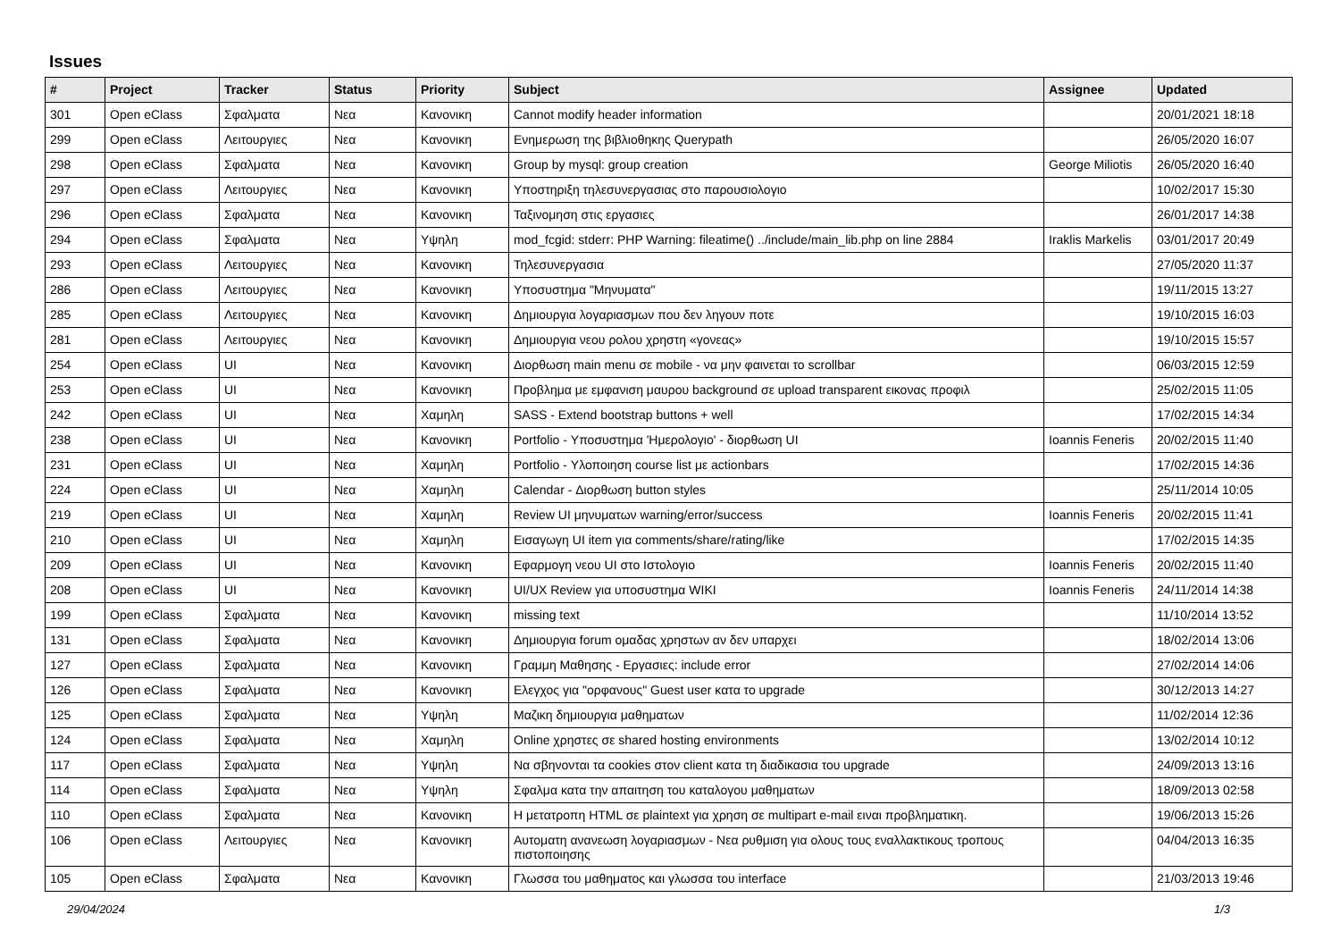Issues
| # | Project | Tracker | Status | Priority | Subject | Assignee | Updated |
| --- | --- | --- | --- | --- | --- | --- | --- |
| 301 | Open eClass | Σφαλματα | Νεα | Κανονικη | Cannot modify header information | | 20/01/2021 18:18 |
| 299 | Open eClass | Λειτουργιες | Νεα | Κανονικη | Ενημερωση της βιβλιοθηκης Querypath | | 26/05/2020 16:07 |
| 298 | Open eClass | Σφαλματα | Νεα | Κανονικη | Group by mysql: group creation | George Miliotis | 26/05/2020 16:40 |
| 297 | Open eClass | Λειτουργιες | Νεα | Κανονικη | Υποστηριξη τηλεσυνεργασιας στο παρουσιολογιο | | 10/02/2017 15:30 |
| 296 | Open eClass | Σφαλματα | Νεα | Κανονικη | Ταξινομηση στις εργασιες | | 26/01/2017 14:38 |
| 294 | Open eClass | Σφαλματα | Νεα | Υψηλη | mod_fcgid: stderr: PHP Warning: fileatime() ../include/main_lib.php on line 2884 | Iraklis Markelis | 03/01/2017 20:49 |
| 293 | Open eClass | Λειτουργιες | Νεα | Κανονικη | Τηλεσυνεργασια | | 27/05/2020 11:37 |
| 286 | Open eClass | Λειτουργιες | Νεα | Κανονικη | Υποσυστημα "Μηνυματα" | | 19/11/2015 13:27 |
| 285 | Open eClass | Λειτουργιες | Νεα | Κανονικη | Δημιουργια λογαριασμων που δεν ληγουν ποτε | | 19/10/2015 16:03 |
| 281 | Open eClass | Λειτουργιες | Νεα | Κανονικη | Δημιουργια νεου ρολου χρηστη «γονεας» | | 19/10/2015 15:57 |
| 254 | Open eClass | UI | Νεα | Κανονικη | Διορθωση main menu σε mobile - να μην φαινεται το scrollbar | | 06/03/2015 12:59 |
| 253 | Open eClass | UI | Νεα | Κανονικη | Προβλημα με εμφανιση μαυρου background σε upload transparent εικονας προφιλ | | 25/02/2015 11:05 |
| 242 | Open eClass | UI | Νεα | Χαμηλη | SASS - Extend bootstrap buttons + well | | 17/02/2015 14:34 |
| 238 | Open eClass | UI | Νεα | Κανονικη | Portfolio - Υποσυστημα 'Ημερολογιο' - διορθωση UI | Ioannis Feneris | 20/02/2015 11:40 |
| 231 | Open eClass | UI | Νεα | Χαμηλη | Portfolio - Υλοποιηση course list με actionbars | | 17/02/2015 14:36 |
| 224 | Open eClass | UI | Νεα | Χαμηλη | Calendar - Διορθωση button styles | | 25/11/2014 10:05 |
| 219 | Open eClass | UI | Νεα | Χαμηλη | Review UI μηνυματων warning/error/success | Ioannis Feneris | 20/02/2015 11:41 |
| 210 | Open eClass | UI | Νεα | Χαμηλη | Εισαγωγη UI item για comments/share/rating/like | | 17/02/2015 14:35 |
| 209 | Open eClass | UI | Νεα | Κανονικη | Εφαρμογη νεου UI στο Ιστολογιο | Ioannis Feneris | 20/02/2015 11:40 |
| 208 | Open eClass | UI | Νεα | Κανονικη | UI/UX Review για υποσυστημα WIKI | Ioannis Feneris | 24/11/2014 14:38 |
| 199 | Open eClass | Σφαλματα | Νεα | Κανονικη | missing text | | 11/10/2014 13:52 |
| 131 | Open eClass | Σφαλματα | Νεα | Κανονικη | Δημιουργια forum ομαδας χρηστων αν δεν υπαρχει | | 18/02/2014 13:06 |
| 127 | Open eClass | Σφαλματα | Νεα | Κανονικη | Γραμμη Μαθησης - Εργασιες: include error | | 27/02/2014 14:06 |
| 126 | Open eClass | Σφαλματα | Νεα | Κανονικη | Ελεγχος για "ορφανους" Guest user κατα το upgrade | | 30/12/2013 14:27 |
| 125 | Open eClass | Σφαλματα | Νεα | Υψηλη | Μαζικη δημιουργια μαθηματων | | 11/02/2014 12:36 |
| 124 | Open eClass | Σφαλματα | Νεα | Χαμηλη | Online χρηστες σε shared hosting environments | | 13/02/2014 10:12 |
| 117 | Open eClass | Σφαλματα | Νεα | Υψηλη | Να σβηνονται τα cookies στον client κατα τη διαδικασια του upgrade | | 24/09/2013 13:16 |
| 114 | Open eClass | Σφαλματα | Νεα | Υψηλη | Σφαλμα κατα την απαιτηση του καταλογου μαθηματων | | 18/09/2013 02:58 |
| 110 | Open eClass | Σφαλματα | Νεα | Κανονικη | Η μετατροπη HTML σε plaintext για χρηση σε multipart e-mail ειναι προβληματικη. | | 19/06/2013 15:26 |
| 106 | Open eClass | Λειτουργιες | Νεα | Κανονικη | Αυτοματη ανανεωση λογαριασμων - Νεα ρυθμιση για ολους τους εναλλακτικους τροπους πιστοποιησης | | 04/04/2013 16:35 |
| 105 | Open eClass | Σφαλματα | Νεα | Κανονικη | Γλωσσα του μαθηματος και γλωσσα του interface | | 21/03/2013 19:46 |
29/04/2024 1/3